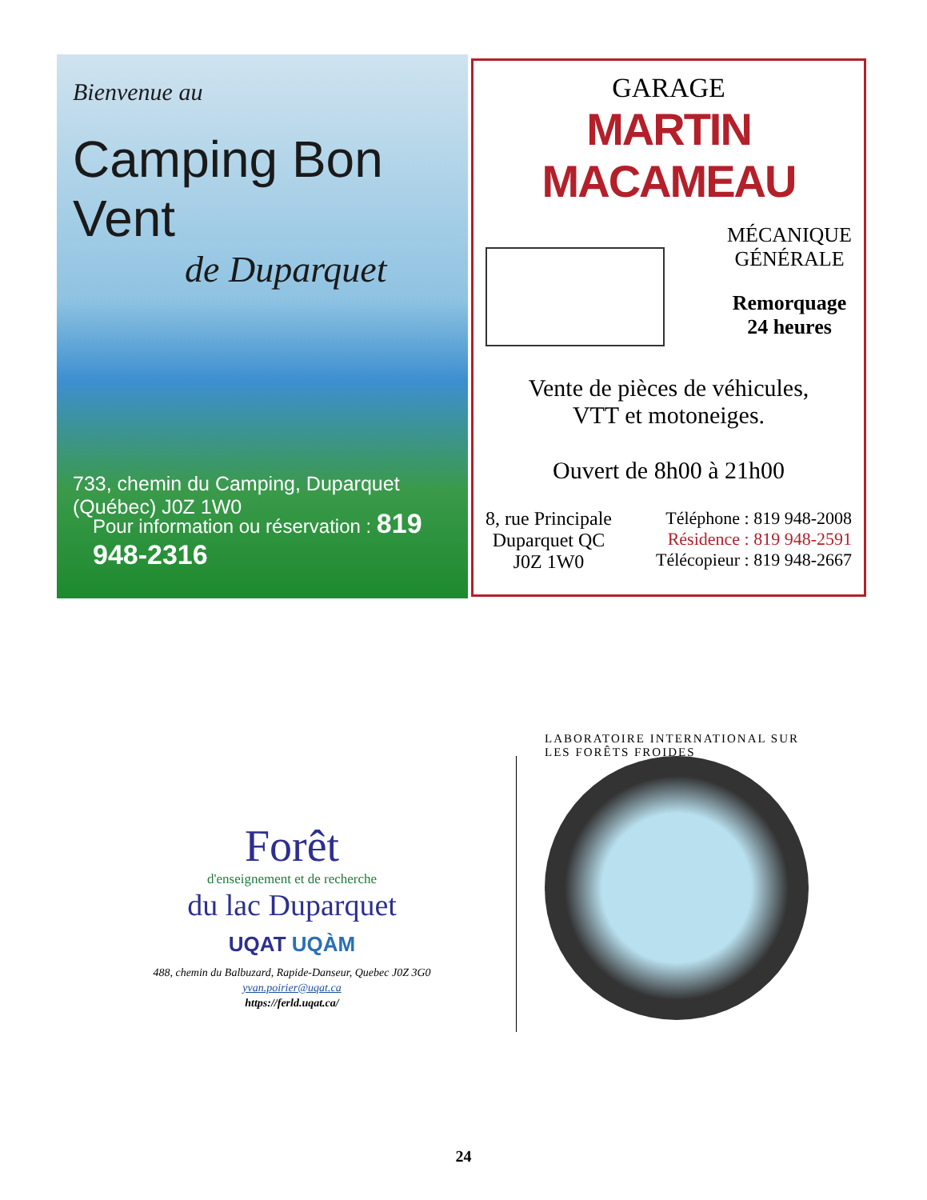Bienvenue au
Camping Bon Vent
de Duparquet
733, chemin du Camping, Duparquet (Québec) J0Z 1W0
Pour information ou réservation : 819 948-2316
GARAGE
MARTIN MACAMEAU
MÉCANIQUE
GÉNÉRALE
Remorquage
24 heures
Vente de pièces de véhicules,
VTT et motoneiges.
Ouvert de 8h00 à 21h00
8, rue Principale
Duparquet QC
J0Z 1W0
Téléphone : 819 948-2008
Résidence : 819 948-2591
Télécopieur : 819 948-2667
Forêt
d'enseignement et de recherche
du lac Duparquet
UQAT UQÀM
488, chemin du Balbuzard, Rapide-Danseur, Quebec J0Z 3G0
yvan.poirier@uqat.ca
https://ferld.uqat.ca/
LABORATOIRE INTERNATIONAL SUR LES FORÊTS FROIDES
24